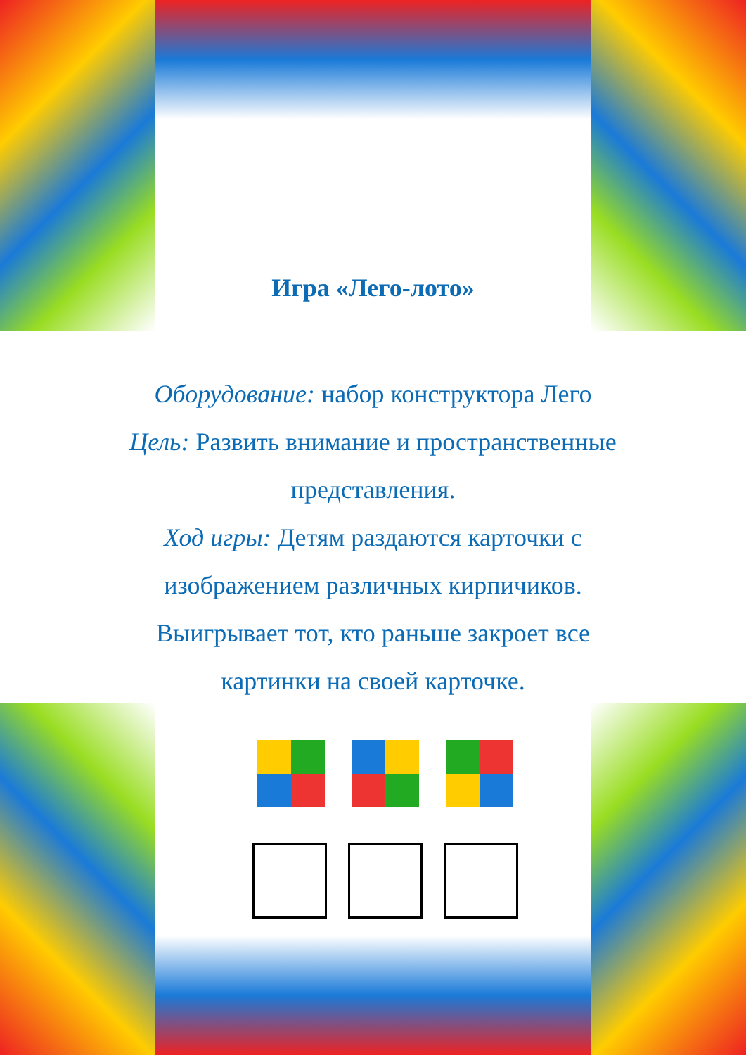Игра «Лего-лото»
Оборудование: набор конструктора Лего
Цель: Развить внимание и пространственные
представления.
Ход игры: Детям раздаются карточки с
изображением различных кирпичиков.
Выигрывает тот, кто раньше закроет все
картинки на своей карточке.